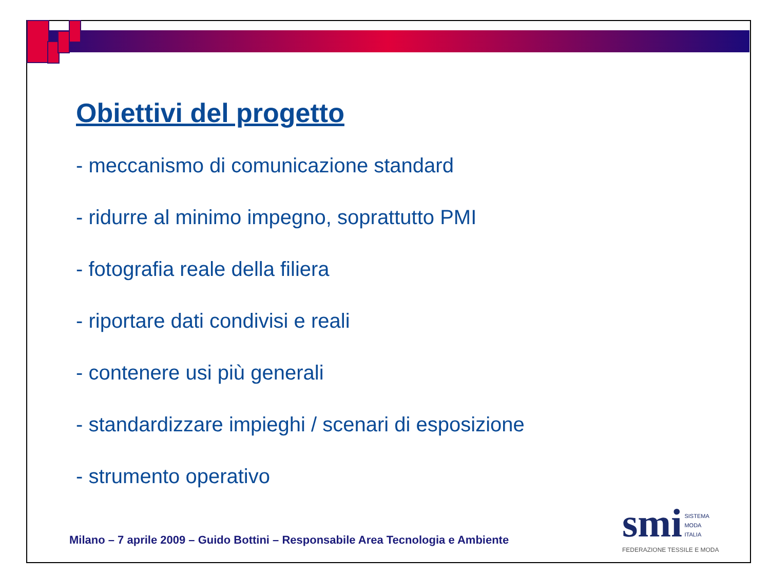Obiettivi del progetto
- meccanismo di comunicazione standard
- ridurre al minimo impegno, soprattutto PMI
- fotografia reale della filiera
- riportare dati condivisi e reali
- contenere usi più generali
- standardizzare impieghi / scenari di esposizione
- strumento operativo
Milano – 7 aprile 2009 – Guido Bottini – Responsabile Area Tecnologia e Ambiente
smi SISTEMA
MODA
ITALIA
FEDERAZIONE TESSILE E MODA